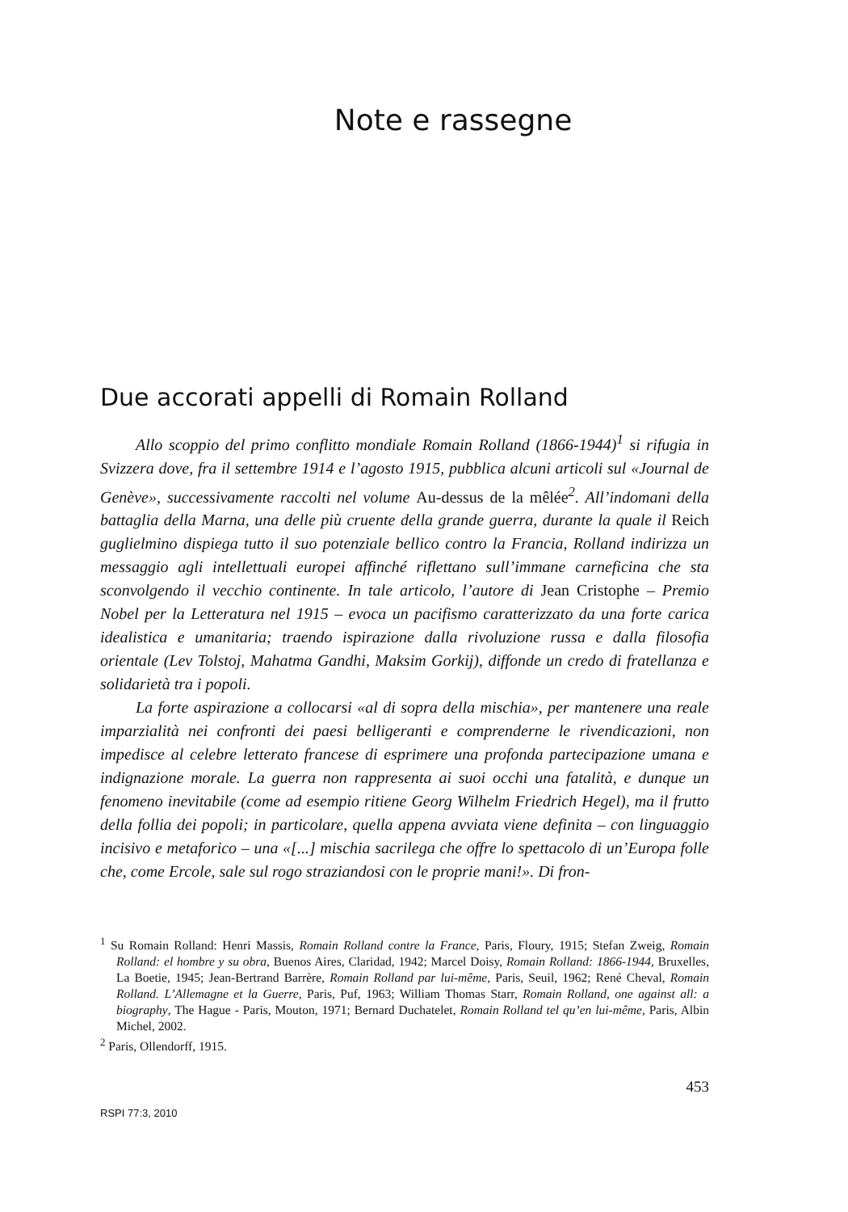Note e rassegne
Due accorati appelli di Romain Rolland
Allo scoppio del primo conflitto mondiale Romain Rolland (1866-1944)<sup>1</sup> si rifugia in Svizzera dove, fra il settembre 1914 e l’agosto 1915, pubblica alcuni articoli sul «Journal de Genève», successivamente raccolti nel volume Au-dessus de la mêlée<sup>2</sup>. All’indomani della battaglia della Marna, una delle più cruente della grande guerra, durante la quale il Reich guglielmino dispiega tutto il suo potenziale bellico contro la Francia, Rolland indirizza un messaggio agli intellettuali europei affinché riflettano sull’immane carneficina che sta sconvolgendo il vecchio continente. In tale articolo, l’autore di Jean Cristophe – Premio Nobel per la Letteratura nel 1915 – evoca un pacifismo caratterizzato da una forte carica idealistica e umanitaria; traendo ispirazione dalla rivoluzione russa e dalla filosofia orientale (Lev Tolstoj, Mahatma Gandhi, Maksim Gorkij), diffonde un credo di fratellanza e solidarietà tra i popoli.
La forte aspirazione a collocarsi «al di sopra della mischia», per mantenere una reale imparzialità nei confronti dei paesi belligeranti e comprenderne le rivendicazioni, non impedisce al celebre letterato francese di esprimere una profonda partecipazione umana e indignazione morale. La guerra non rappresenta ai suoi occhi una fatalità, e dunque un fenomeno inevitabile (come ad esempio ritiene Georg Wilhelm Friedrich Hegel), ma il frutto della follia dei popoli; in particolare, quella appena avviata viene definita – con linguaggio incisivo e metaforico – una «[...] mischia sacrilega che offre lo spettacolo di un’Europa folle che, come Ercole, sale sul rogo straziandosi con le proprie mani!». Di fron-
<sup>1</sup> Su Romain Rolland: Henri Massis, Romain Rolland contre la France, Paris, Floury, 1915; Stefan Zweig, Romain Rolland: el hombre y su obra, Buenos Aires, Claridad, 1942; Marcel Doisy, Romain Rolland: 1866-1944, Bruxelles, La Boetie, 1945; Jean-Bertrand Barrère, Romain Rolland par lui-même, Paris, Seuil, 1962; René Cheval, Romain Rolland. L’Allemagne et la Guerre, Paris, Puf, 1963; William Thomas Starr, Romain Rolland, one against all: a biography, The Hague - Paris, Mouton, 1971; Bernard Duchatelet, Romain Rolland tel qu’en lui-même, Paris, Albin Michel, 2002.
<sup>2</sup> Paris, Ollendorff, 1915.
453
RSPI 77:3, 2010